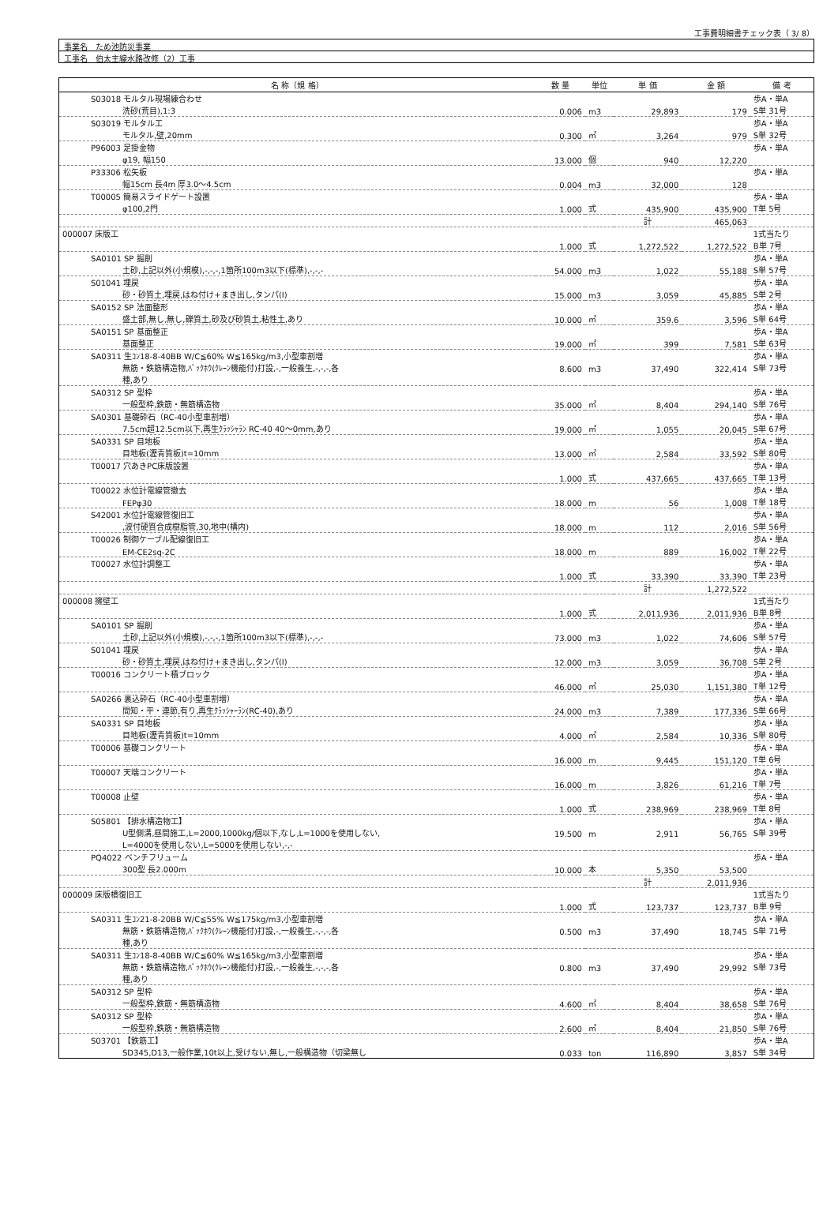工事費明細書チェック表（ 3/ 8）
事業名　ため池防災事業
工事名　伯太主線水路改修（2）工事
| 名 称（規 格） | 数 量 | 単位 | 単 価 | 金 額 | 備 考 |
| --- | --- | --- | --- | --- | --- |
| S03018 モルタル現場練合わせ | | | | | 歩A・単A |
| 洗砂(荒目),1:3 | 0.006 | m3 | 29,893 | 179 | S単 31号 |
| S03019 モルタル工 | | | | | 歩A・単A |
| モルタル,壁,20mm | 0.300 | ㎡ | 3,264 | 979 | S単 32号 |
| P96003 足掛金物 | | | | | 歩A・単A |
| φ19, 幅150 | 13.000 | 個 | 940 | 12,220 | |
| P33306 松矢板 | | | | | 歩A・単A |
| 幅15cm 長4m 厚3.0～4.5cm | 0.004 | m3 | 32,000 | 128 | |
| T00005 簡易スライドゲート設置 | | | | | 歩A・単A |
| φ100,2門 | 1.000 | 式 | 435,900 | 435,900 | T単 5号 |
| | | | 計 | 465,063 | |
| 000007 床版工 | | | | | 1式当たり |
| | 1.000 | 式 | 1,272,522 | 1,272,522 | B単 7号 |
| SA0101 SP 掘削 | | | | | 歩A・単A |
| 土砂,上記以外(小規模),-,-,-,1箇所100m3以下(標準),-,-,- | 54.000 | m3 | 1,022 | 55,188 | S単 57号 |
| S01041 埋戻 | | | | | 歩A・単A |
| 砂・砂質土,埋戻,はね付け+まき出し,タンパ(I) | 15.000 | m3 | 3,059 | 45,885 | S単 2号 |
| SA0152 SP 法面整形 | | | | | 歩A・単A |
| 盛土部,無し,無し,礫質土,砂及び砂質土,粘性土,あり | 10.000 | ㎡ | 359.6 | 3,596 | S単 64号 |
| SA0151 SP 基面整正 | | | | | 歩A・単A |
| 基面整正 | 19.000 | ㎡ | 399 | 7,581 | S単 63号 |
| SA0311 生ｺﾝ18-8-40BB W/C≦60% W≦165kg/m3,小型車割増 | | | | | 歩A・単A |
| 無筋・鉄筋構造物,ﾊﾞｯｸﾎｳ(ｸﾚｰﾝ機能付)打設,-,一般養生,-,-,-,各 | 8.600 | m3 | 37,490 | 322,414 | S単 73号 |
| 種,あり | | | | | |
| SA0312 SP 型枠 | | | | | 歩A・単A |
| 一般型枠,鉄筋・無筋構造物 | 35.000 | ㎡ | 8,404 | 294,140 | S単 76号 |
| SA0301 基礎砕石（RC-40小型車割増） | | | | | 歩A・単A |
| 7.5cm超12.5cm以下,再生ｸﾗｯｼｬﾗﾝ RC-40 40～0mm,あり | 19.000 | ㎡ | 1,055 | 20,045 | S単 67号 |
| SA0331 SP 目地板 | | | | | 歩A・単A |
| 目地板(瀝青質板)t=10mm | 13.000 | ㎡ | 2,584 | 33,592 | S単 80号 |
| T00017 穴あきPC床版設置 | | | | | 歩A・単A |
| | 1.000 | 式 | 437,665 | 437,665 | T単 13号 |
| T00022 水位計電線管撤去 | | | | | 歩A・単A |
| FEPφ30 | 18.000 | m | 56 | 1,008 | T単 18号 |
| S42001 水位計電線管復旧工 | | | | | 歩A・単A |
| ,波付硬質合成樹脂管,30,地中(構内) | 18.000 | m | 112 | 2,016 | S単 56号 |
| T00026 制御ケーブル配線復旧工 | | | | | 歩A・単A |
| EM-CE2sq-2C | 18.000 | m | 889 | 16,002 | T単 22号 |
| T00027 水位計調整工 | | | | | 歩A・単A |
| | 1.000 | 式 | 33,390 | 33,390 | T単 23号 |
| | | | 計 | 1,272,522 | |
| 000008 擁壁工 | | | | | 1式当たり |
| | 1.000 | 式 | 2,011,936 | 2,011,936 | B単 8号 |
| SA0101 SP 掘削 | | | | | 歩A・単A |
| 土砂,上記以外(小規模),-,-,-,1箇所100m3以下(標準),-,-,- | 73.000 | m3 | 1,022 | 74,606 | S単 57号 |
| S01041 埋戻 | | | | | 歩A・単A |
| 砂・砂質土,埋戻,はね付け+まき出し,タンパ(I) | 12.000 | m3 | 3,059 | 36,708 | S単 2号 |
| T00016 コンクリート積ブロック | | | | | 歩A・単A |
| | 46.000 | ㎡ | 25,030 | 1,151,380 | T単 12号 |
| SA0266 裏込砕石（RC-40小型車割増） | | | | | 歩A・単A |
| 間知・平・連節,有り,再生ｸﾗｯｼｬｰﾗﾝ(RC-40),あり | 24.000 | m3 | 7,389 | 177,336 | S単 66号 |
| SA0331 SP 目地板 | | | | | 歩A・単A |
| 目地板(瀝青質板)t=10mm | 4.000 | ㎡ | 2,584 | 10,336 | S単 80号 |
| T00006 基礎コンクリート | | | | | 歩A・単A |
| | 16.000 | m | 9,445 | 151,120 | T単 6号 |
| T00007 天端コンクリート | | | | | 歩A・単A |
| | 16.000 | m | 3,826 | 61,216 | T単 7号 |
| T00008 止壁 | | | | | 歩A・単A |
| | 1.000 | 式 | 238,969 | 238,969 | T単 8号 |
| S05801 【排水構造物工】 | | | | | 歩A・単A |
| U型側溝,昼間施工,L=2000,1000kg/個以下,なし,L=1000を使用しない, | 19.500 | m | 2,911 | 56,765 | S単 39号 |
| L=4000を使用しない,L=5000を使用しない,-,- | | | | | |
| PQ4022 ベンチフリューム | | | | | 歩A・単A |
| 300型 長2.000m | 10.000 | 本 | 5,350 | 53,500 | |
| | | | 計 | 2,011,936 | |
| 000009 床版橋復旧工 | | | | | 1式当たり |
| | 1.000 | 式 | 123,737 | 123,737 | B単 9号 |
| SA0311 生ｺﾝ21-8-20BB W/C≦55% W≦175kg/m3,小型車割増 | | | | | 歩A・単A |
| 無筋・鉄筋構造物,ﾊﾞｯｸﾎｳ(ｸﾚｰﾝ機能付)打設,-,一般養生,-,-,-,各 | 0.500 | m3 | 37,490 | 18,745 | S単 71号 |
| 種,あり | | | | | |
| SA0311 生ｺﾝ18-8-40BB W/C≦60% W≦165kg/m3,小型車割増 | | | | | 歩A・単A |
| 無筋・鉄筋構造物,ﾊﾞｯｸﾎｳ(ｸﾚｰﾝ機能付)打設,-,一般養生,-,-,-,各 | 0.800 | m3 | 37,490 | 29,992 | S単 73号 |
| 種,あり | | | | | |
| SA0312 SP 型枠 | | | | | 歩A・単A |
| 一般型枠,鉄筋・無筋構造物 | 4.600 | ㎡ | 8,404 | 38,658 | S単 76号 |
| SA0312 SP 型枠 | | | | | 歩A・単A |
| 一般型枠,鉄筋・無筋構造物 | 2.600 | ㎡ | 8,404 | 21,850 | S単 76号 |
| S03701 【鉄筋工】 | | | | | 歩A・単A |
| SD345,D13,一般作業,10t以上,受けない,無し,一般構造物（切梁無し | 0.033 | ton | 116,890 | 3,857 | S単 34号 |